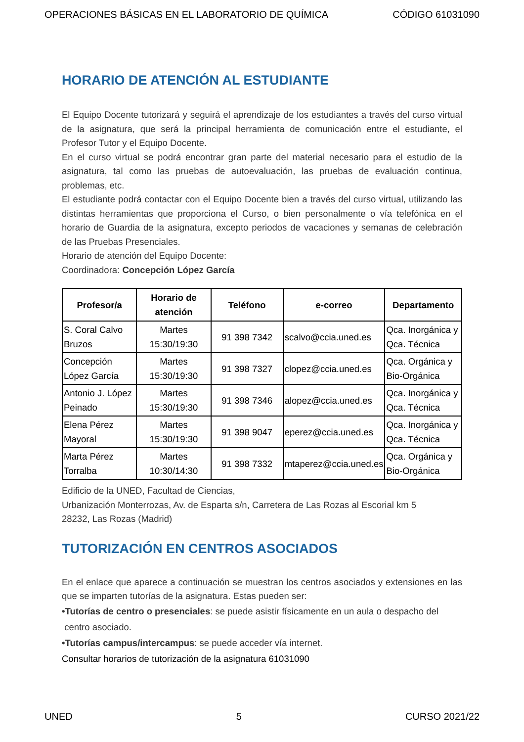OPERACIONES BÁSICAS EN EL LABORATORIO DE QUÍMICA CÓDIGO 61031090
HORARIO DE ATENCIÓN AL ESTUDIANTE
El Equipo Docente tutorizará y seguirá el aprendizaje de los estudiantes a través del curso virtual de la asignatura, que será la principal herramienta de comunicación entre el estudiante, el Profesor Tutor y el Equipo Docente.
En el curso virtual se podrá encontrar gran parte del material necesario para el estudio de la asignatura, tal como las pruebas de autoevaluación, las pruebas de evaluación continua, problemas, etc.
El estudiante podrá contactar con el Equipo Docente bien a través del curso virtual, utilizando las distintas herramientas que proporciona el Curso, o bien personalmente o vía telefónica en el horario de Guardia de la asignatura, excepto periodos de vacaciones y semanas de celebración de las Pruebas Presenciales.
Horario de atención del Equipo Docente:
Coordinadora: Concepción López García
| Profesor/a | Horario de atención | Teléfono | e-correo | Departamento |
| --- | --- | --- | --- | --- |
| S. Coral Calvo Bruzos | Martes 15:30/19:30 | 91 398 7342 | scalvo@ccia.uned.es | Qca. Inorgánica y Qca. Técnica |
| Concepción López García | Martes 15:30/19:30 | 91 398 7327 | clopez@ccia.uned.es | Qca. Orgánica y Bio-Orgánica |
| Antonio J. López Peinado | Martes 15:30/19:30 | 91 398 7346 | alopez@ccia.uned.es | Qca. Inorgánica y Qca. Técnica |
| Elena Pérez Mayoral | Martes 15:30/19:30 | 91 398 9047 | eperez@ccia.uned.es | Qca. Inorgánica y Qca. Técnica |
| Marta Pérez Torralba | Martes 10:30/14:30 | 91 398 7332 | mtaperez@ccia.uned.es | Qca. Orgánica y Bio-Orgánica |
Edificio de la UNED, Facultad de Ciencias,
Urbanización Monterrozas, Av. de Esparta s/n, Carretera de Las Rozas al Escorial km 5
28232, Las Rozas (Madrid)
TUTORIZACIÓN EN CENTROS ASOCIADOS
En el enlace que aparece a continuación se muestran los centros asociados y extensiones en las que se imparten tutorías de la asignatura. Estas pueden ser:
•Tutorías de centro o presenciales: se puede asistir físicamente en un aula o despacho del
centro asociado.
•Tutorías campus/intercampus: se puede acceder vía internet.
Consultar horarios de tutorización de la asignatura 61031090
UNED 5 CURSO 2021/22